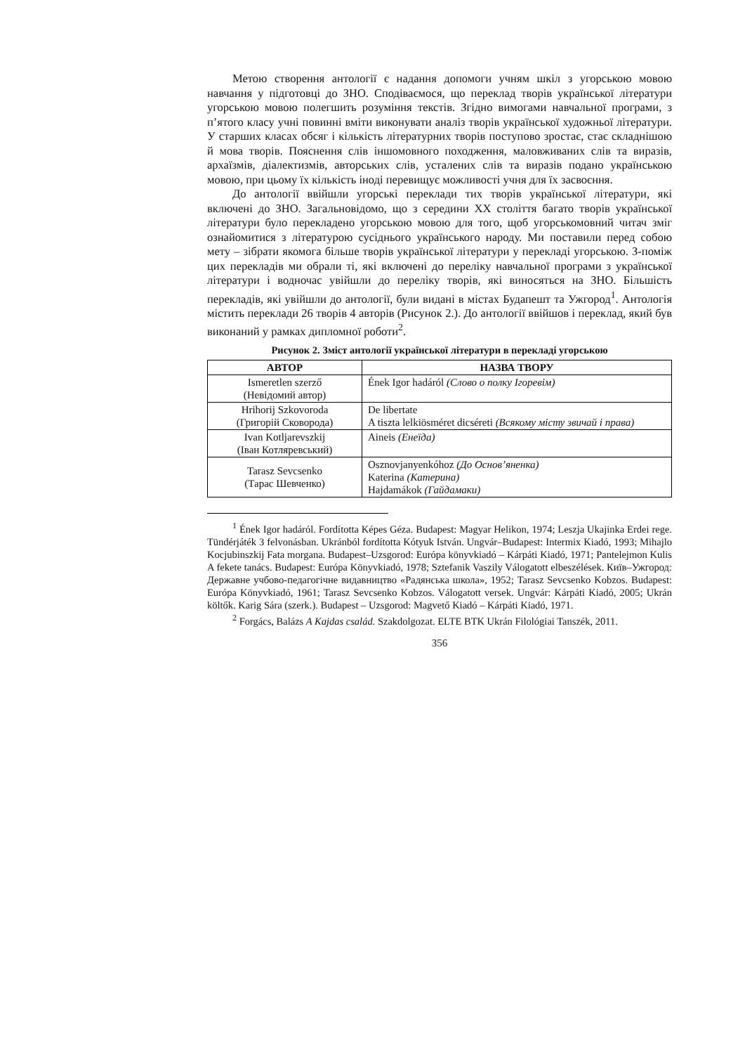Метою створення антології є надання допомоги учням шкіл з угорською мовою навчання у підготовці до ЗНО. Сподіваємося, що переклад творів української літератури угорською мовою полегшить розуміння текстів. Згідно вимогами навчальної програми, з п’ятого класу учні повинні вміти виконувати аналіз творів української художньої літератури. У старших класах обсяг і кількість літературних творів поступово зростає, стає складнішою й мова творів. Пояснення слів іншомовного походження, маловживаних слів та виразів, архаїзмів, діалектизмів, авторських слів, усталених слів та виразів подано українською мовою, при цьому їх кількість іноді перевищує можливості учня для їх засвоєння.
До антології ввійшли угорські переклади тих творів української літератури, які включені до ЗНО. Загальновідомо, що з середини XX століття багато творів української літератури було перекладено угорською мовою для того, щоб угорськомовний читач зміг ознайомитися з літературою сусіднього українського народу. Ми поставили перед собою мету – зібрати якомога більше творів української літератури у перекладі угорською. З-поміж цих перекладів ми обрали ті, які включені до переліку навчальної програми з української літератури і водночас увійшли до переліку творів, які виносяться на ЗНО. Більшість перекладів, які увійшли до антології, були видані в містах Будапешт та Ужгород<sup>1</sup>. Антологія містить переклади 26 творів 4 авторів (Рисунок 2.). До антології ввійшов і переклад, який був виконаний у рамках дипломної роботи<sup>2</sup>.
Рисунок 2. Зміст антології української літератури в перекладі угорською
| АВТОР | НАЗВА ТВОРУ |
| --- | --- |
| Ismeretlen szerző (Невідомий автор) | Ének Igor hadáról (Слово о полку Ігоревім) |
| Hrihorij Szkovoroda (Григорій Сковорода) | De libertate A tiszta lelkiösméret dicséreti (Всякому місту звичай і права) |
| Ivan Kotljarevszkij (Іван Котляревський) | Aineis (Енеїда) |
| Tarasz Sevcsenko (Тарас Шевченко) | Osznovjanyenkóhoz (До Основ’яненка) Katerina (Катерина) Hajdamákok (Гайдамаки) |
<sup>1</sup> Ének Igor hadáról. Fordította Képes Géza. Budapest: Magyar Helikon, 1974; Leszja Ukajinka Erdei rege. Tündérjáték 3 felvonásban. Ukránból fordította Kótyuk István. Ungvár–Budapest: Intermix Kiadó, 1993; Mihajlo Kocjubinszkij Fata morgana. Budapest–Uzsgorod: Európa könyvkiadó – Kárpáti Kiadó, 1971; Pantelejmon Kulis A fekete tanács. Budapest: Európa Könyvkiadó, 1978; Sztefanik Vaszily Válogatott elbeszélések. Київ–Ужгород: Державне учбово-педагогічне видавництво «Радянська школа», 1952; Tarasz Sevcsenko Kobzos. Budapest: Európa Könyvkiadó, 1961; Tarasz Sevcsenko Kobzos. Válogatott versek. Ungvár: Kárpáti Kiadó, 2005; Ukrán költők. Karig Sára (szerk.). Budapest – Uzsgorod: Magvető Kiadó – Kárpáti Kiadó, 1971.
<sup>2</sup> Forgács, Balázs A Kajdas család. Szakdolgozat. ELTE BTK Ukrán Filológiai Tanszék, 2011.
356